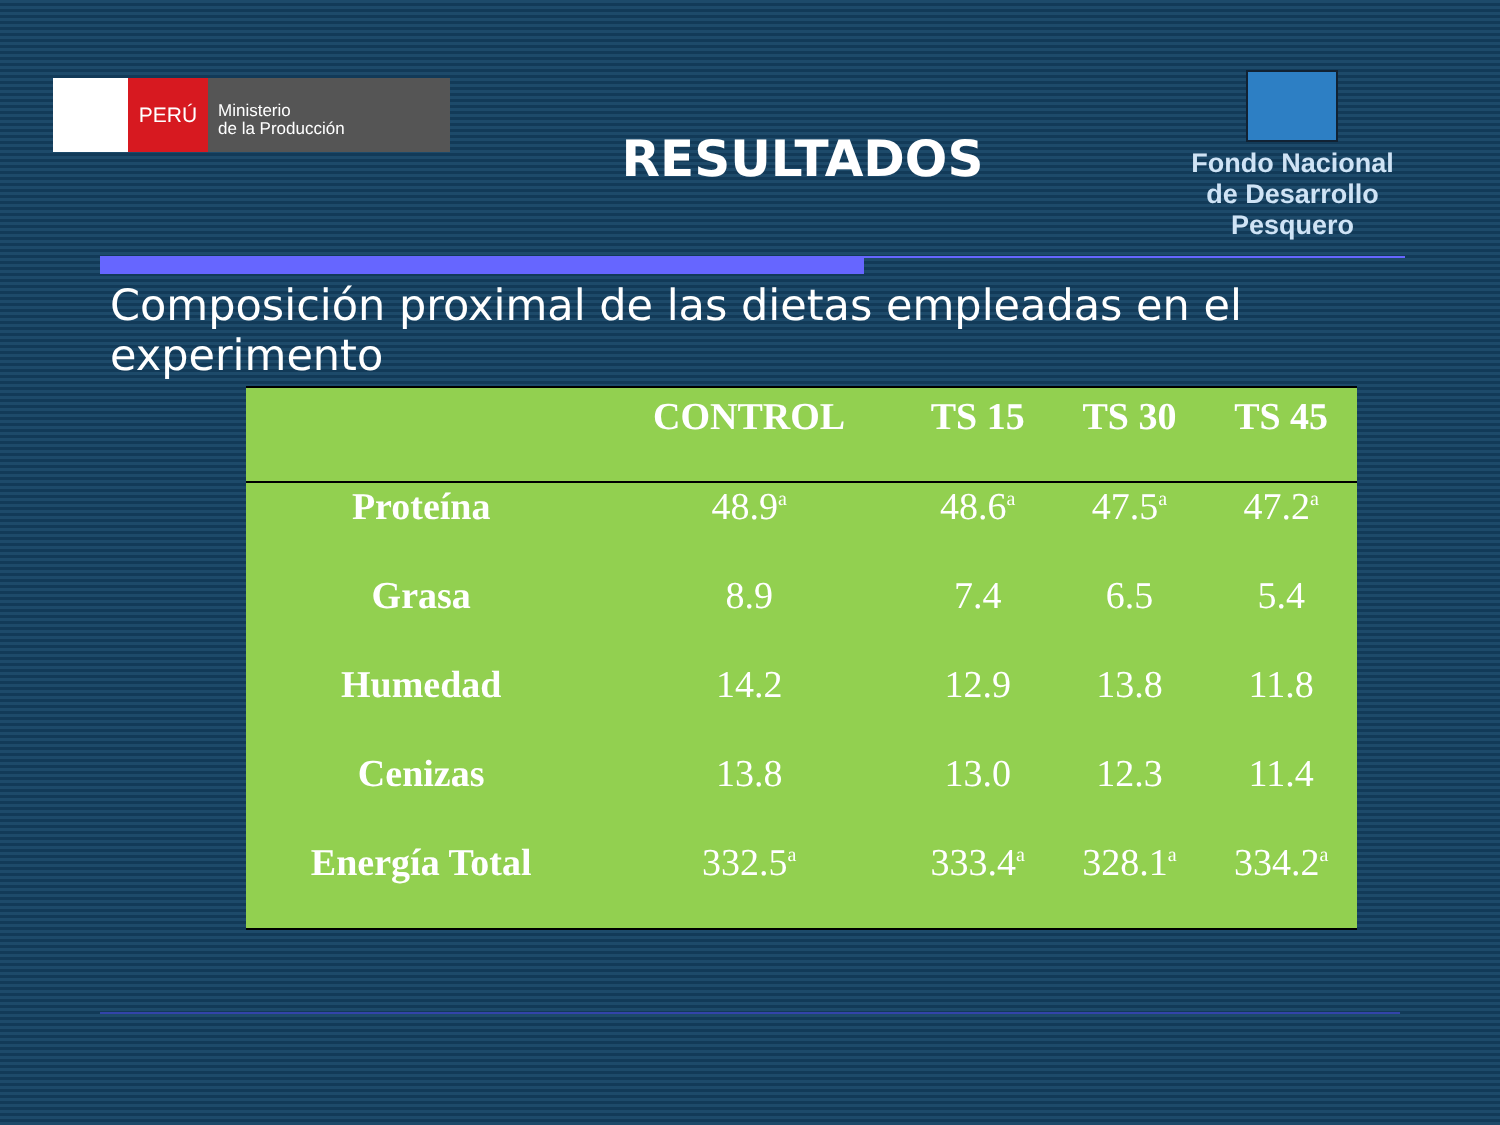PERÚ
Ministerio
de la Producción
RESULTADOS
Fondo Nacional
de Desarrollo Pesquero
Composición proximal de las dietas empleadas en el experimento
| | CONTROL | TS 15 | TS 30 | TS 45 |
| --- | --- | --- | --- | --- |
| Proteína | 48.9<sup>a</sup> | 48.6<sup>a</sup> | 47.5<sup>a</sup> | 47.2<sup>a</sup> |
| Grasa | 8.9 | 7.4 | 6.5 | 5.4 |
| Humedad | 14.2 | 12.9 | 13.8 | 11.8 |
| Cenizas | 13.8 | 13.0 | 12.3 | 11.4 |
| Energía Total | 332.5<sup>a</sup> | 333.4<sup>a</sup> | 328.1<sup>a</sup> | 334.2<sup>a</sup> |